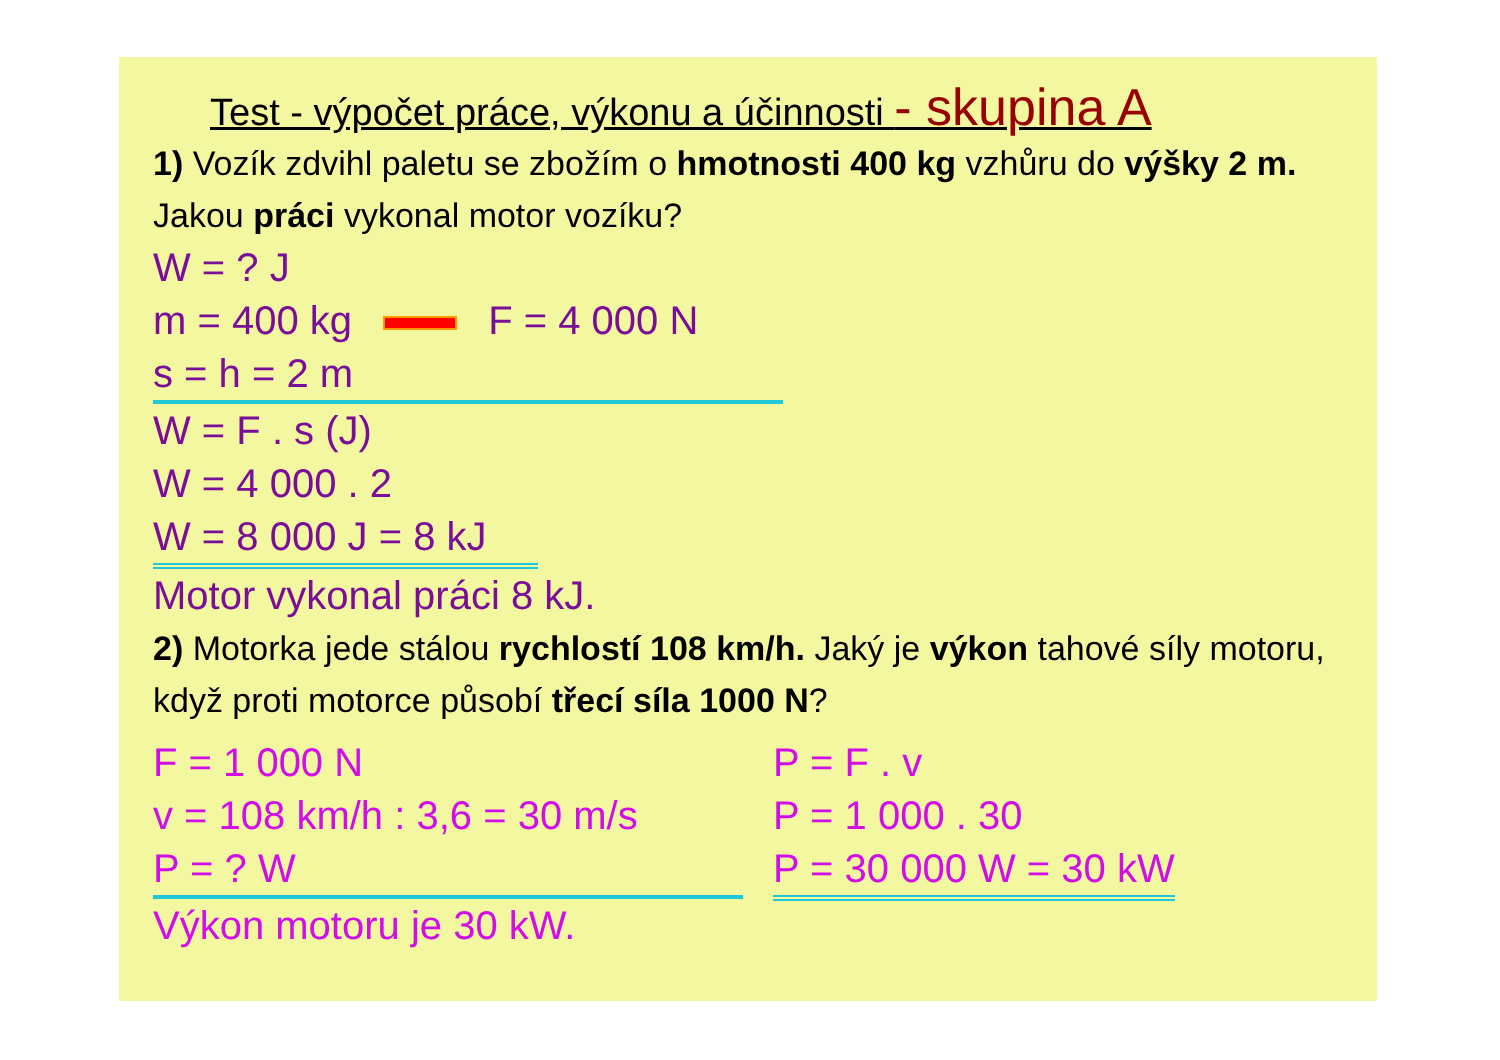Test - výpočet práce, výkonu a účinnosti - skupina A
1) Vozík zdvihl paletu se zbožím o hmotnosti 400 kg vzhůru do výšky 2 m. Jakou práci vykonal motor vozíku?
W = ? J
m = 400 kg F = 4 000 N
s = h = 2 m
W = F . s (J)
W = 4 000 . 2
W = 8 000 J = 8 kJ
Motor vykonal práci 8 kJ.
2) Motorka jede stálou rychlostí 108 km/h. Jaký je výkon tahové síly motoru, když proti motorce působí třecí síla 1000 N?
F = 1 000 N
v = 108 km/h : 3,6 = 30 m/s
P = ? W
Výkon motoru je 30 kW.
P = F . v
P = 1 000 . 30
P = 30 000 W = 30 kW